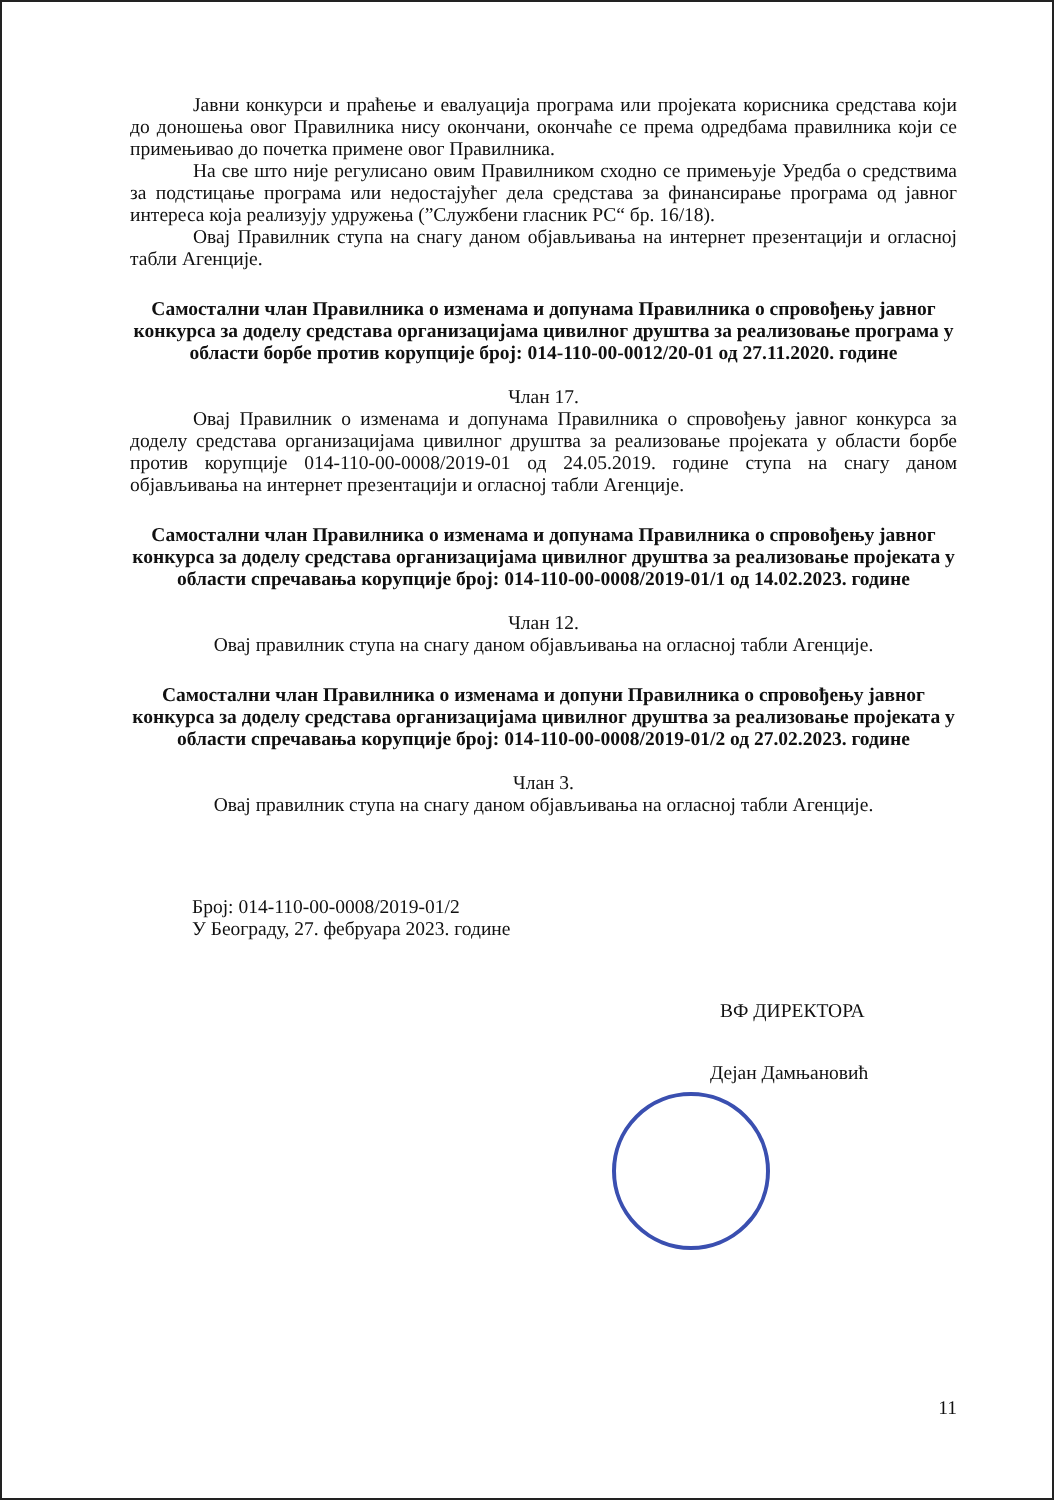Јавни конкурси и праћење и евалуација програма или пројеката корисника средстава који до доношења овог Правилника нису окончани, окончаће се према одредбама правилника који се примењивао до почетка примене овог Правилника.
На све што није регулисано овим Правилником сходно се примењује Уредба о средствима за подстицање програма или недостајућег дела средстава за финансирање програма од јавног интереса која реализују удружења (”Службени гласник РС“ бр. 16/18).
Овај Правилник ступа на снагу даном објављивања на интернет презентацији и огласној табли Агенције.
Самостални члан Правилника о изменама и допунама Правилника о спровођењу јавног конкурса за доделу средстава организацијама цивилног друштва за реализовање програма у области борбе против корупције број: 014-110-00-0012/20-01 од 27.11.2020. године
Члан 17.
Овај Правилник о изменама и допунама Правилника о спровођењу јавног конкурса за доделу средстава организацијама цивилног друштва за реализовање пројеката у области борбе против корупције 014-110-00-0008/2019-01 од 24.05.2019. године ступа на снагу даном објављивања на интернет презентацији и огласној табли Агенције.
Самостални члан Правилника о изменама и допунама Правилника о спровођењу јавног конкурса за доделу средстава организацијама цивилног друштва за реализовање пројеката у области спречавања корупције број: 014-110-00-0008/2019-01/1 од 14.02.2023. године
Члан 12.
Овај правилник ступа на снагу даном објављивања на огласној табли Агенције.
Самостални члан Правилника о изменама и допуни Правилника о спровођењу јавног конкурса за доделу средстава организацијама цивилног друштва за реализовање пројеката у области спречавања корупције број: 014-110-00-0008/2019-01/2 од 27.02.2023. године
Члан 3.
Овај правилник ступа на снагу даном објављивања на огласној табли Агенције.
Број: 014-110-00-0008/2019-01/2
У Београду, 27. фебруара 2023. године
ВФ ДИРЕКТОРА
Дејан Дамњановић
11